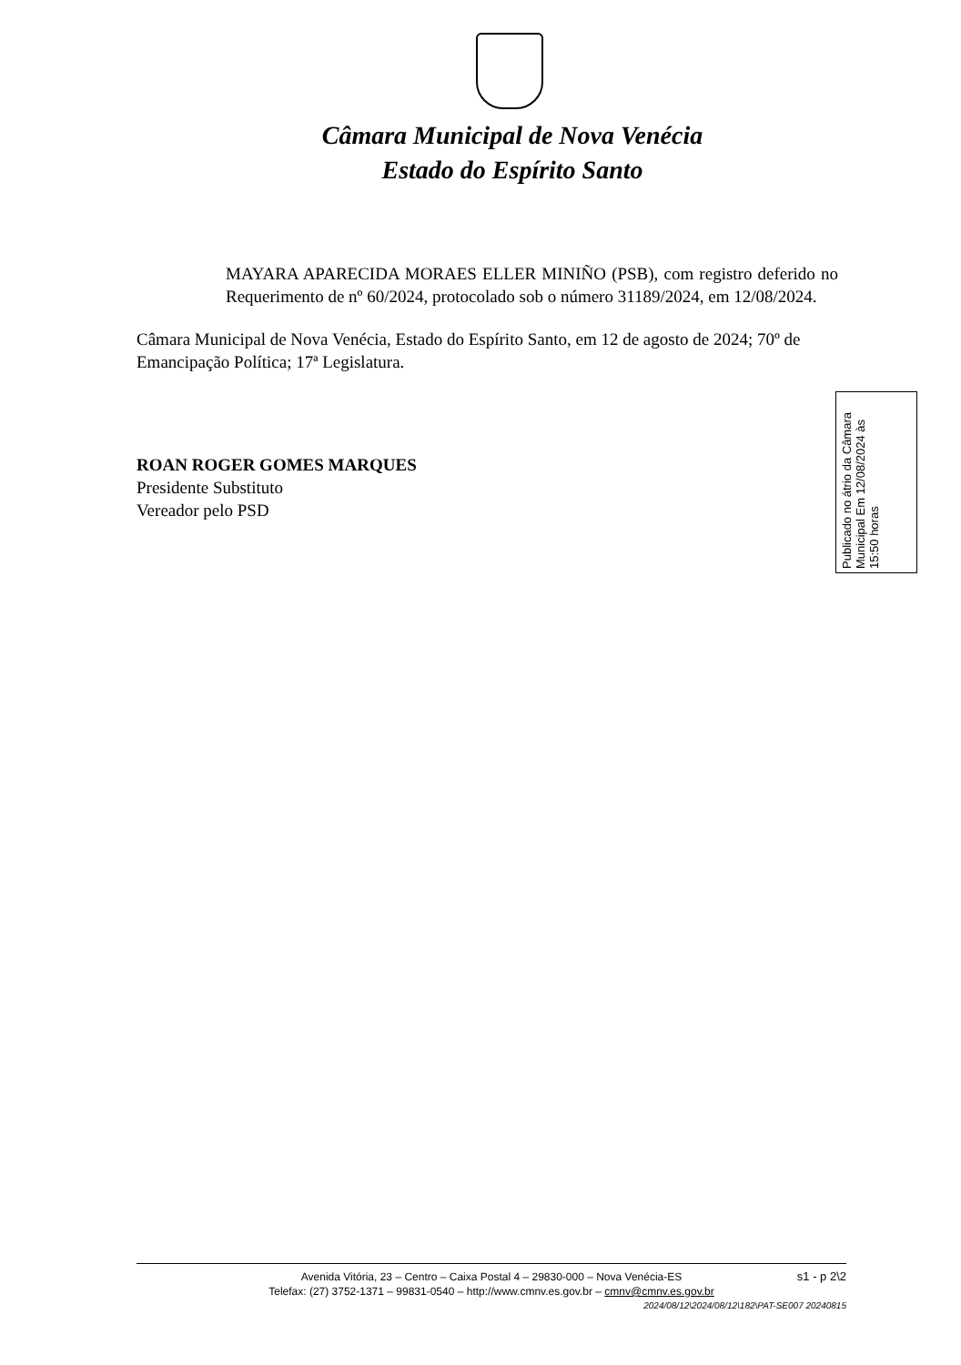Câmara Municipal de Nova Venécia
Estado do Espírito Santo
MAYARA APARECIDA MORAES ELLER MINIÑO (PSB), com registro deferido no Requerimento de nº 60/2024, protocolado sob o número 31189/2024, em 12/08/2024.
Câmara Municipal de Nova Venécia, Estado do Espírito Santo, em 12 de agosto de 2024; 70º de Emancipação Política; 17ª Legislatura.
ROAN ROGER GOMES MARQUES
Presidente Substituto
Vereador pelo PSD
Publicado no átrio da Câmara Municipal Em 12/08/2024 às 15:50 horas
s1 - p 2\2 Avenida Vitória, 23 – Centro – Caixa Postal 4 – 29830-000 – Nova Venécia-ES
Telefax: (27) 3752-1371 – 99831-0540 – http://www.cmnv.es.gov.br – cmnv@cmnv.es.gov.br
2024/08/12\2024/08/12\182\PAT-SE007 20240815